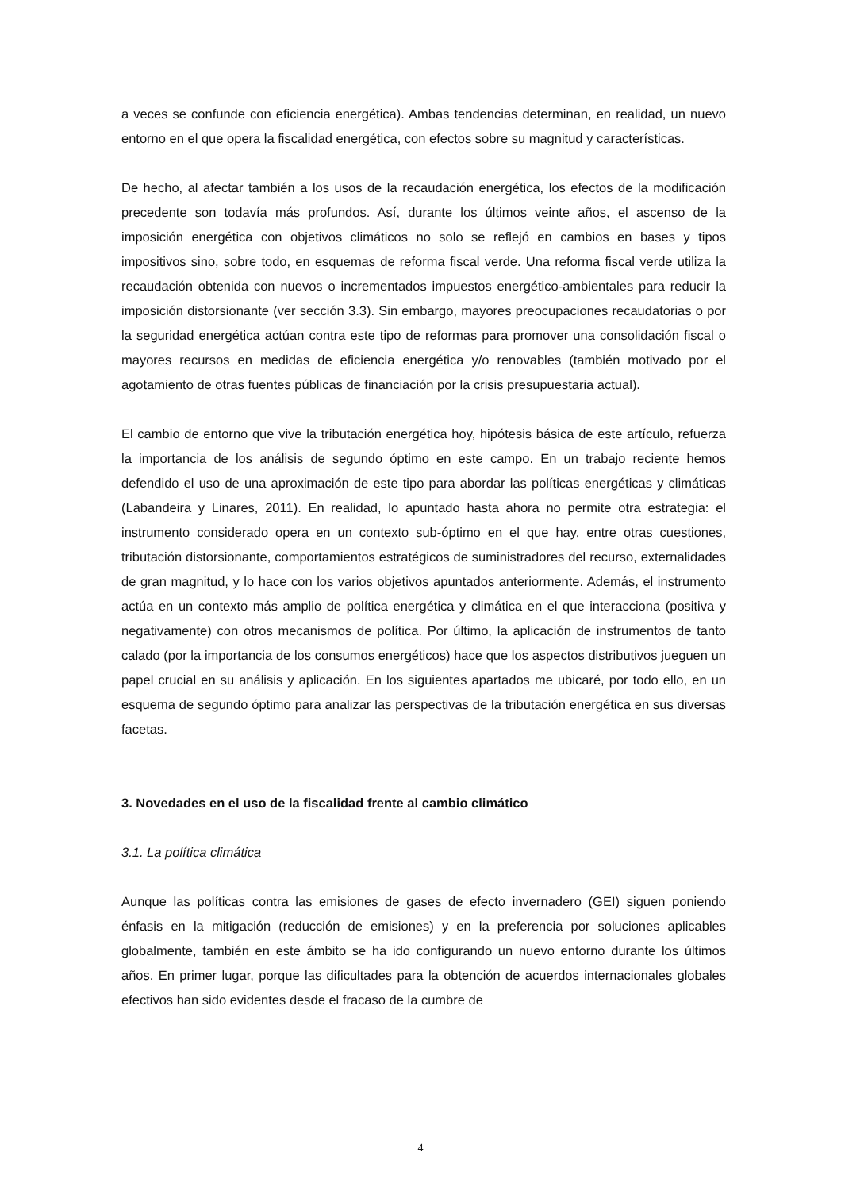a veces se confunde con eficiencia energética). Ambas tendencias determinan, en realidad, un nuevo entorno en el que opera la fiscalidad energética, con efectos sobre su magnitud y características.
De hecho, al afectar también a los usos de la recaudación energética, los efectos de la modificación precedente son todavía más profundos. Así, durante los últimos veinte años, el ascenso de la imposición energética con objetivos climáticos no solo se reflejó en cambios en bases y tipos impositivos sino, sobre todo, en esquemas de reforma fiscal verde. Una reforma fiscal verde utiliza la recaudación obtenida con nuevos o incrementados impuestos energético-ambientales para reducir la imposición distorsionante (ver sección 3.3). Sin embargo, mayores preocupaciones recaudatorias o por la seguridad energética actúan contra este tipo de reformas para promover una consolidación fiscal o mayores recursos en medidas de eficiencia energética y/o renovables (también motivado por el agotamiento de otras fuentes públicas de financiación por la crisis presupuestaria actual).
El cambio de entorno que vive la tributación energética hoy, hipótesis básica de este artículo, refuerza la importancia de los análisis de segundo óptimo en este campo. En un trabajo reciente hemos defendido el uso de una aproximación de este tipo para abordar las políticas energéticas y climáticas (Labandeira y Linares, 2011). En realidad, lo apuntado hasta ahora no permite otra estrategia: el instrumento considerado opera en un contexto sub-óptimo en el que hay, entre otras cuestiones, tributación distorsionante, comportamientos estratégicos de suministradores del recurso, externalidades de gran magnitud, y lo hace con los varios objetivos apuntados anteriormente. Además, el instrumento actúa en un contexto más amplio de política energética y climática en el que interacciona (positiva y negativamente) con otros mecanismos de política. Por último, la aplicación de instrumentos de tanto calado (por la importancia de los consumos energéticos) hace que los aspectos distributivos jueguen un papel crucial en su análisis y aplicación. En los siguientes apartados me ubicaré, por todo ello, en un esquema de segundo óptimo para analizar las perspectivas de la tributación energética en sus diversas facetas.
3. Novedades en el uso de la fiscalidad frente al cambio climático
3.1. La política climática
Aunque las políticas contra las emisiones de gases de efecto invernadero (GEI) siguen poniendo énfasis en la mitigación (reducción de emisiones) y en la preferencia por soluciones aplicables globalmente, también en este ámbito se ha ido configurando un nuevo entorno durante los últimos años. En primer lugar, porque las dificultades para la obtención de acuerdos internacionales globales efectivos han sido evidentes desde el fracaso de la cumbre de
4